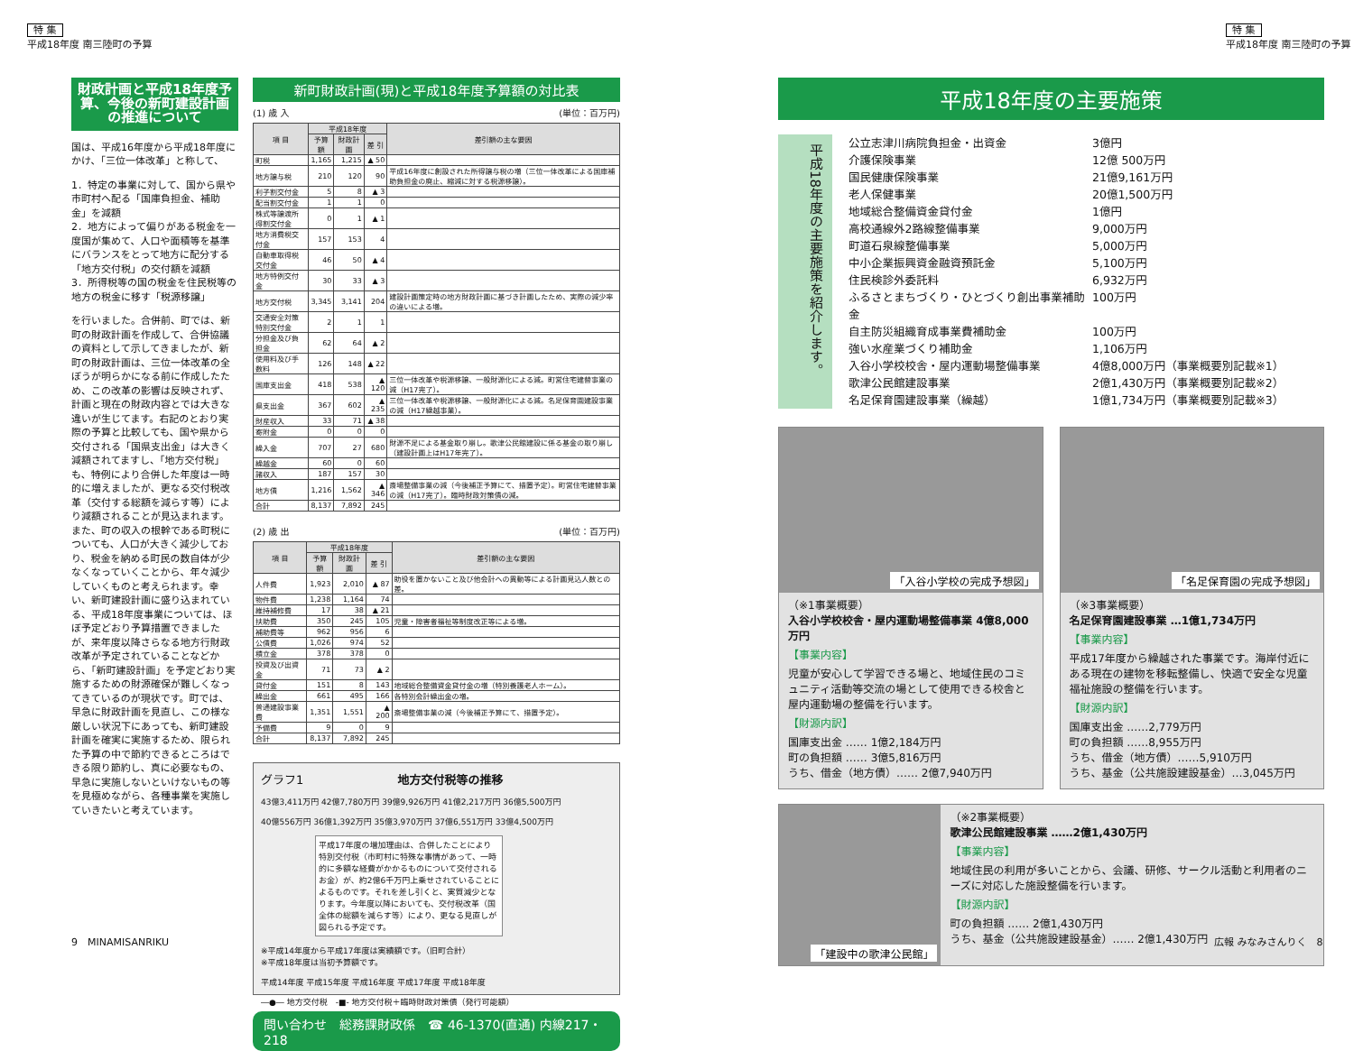特 集
平成18年度 南三陸町の予算
特 集
平成18年度 南三陸町の予算
財政計画と平成18年度予算、今後の新町建設計画の推進について
国は、平成16年度から平成18年度にかけ、「三位一体改革」と称して、
1．特定の事業に対して、国から県や市町村へ配る「国庫負担金、補助金」を減額
2．地方によって偏りがある税金を一度国が集めて、人口や面積等を基準にバランスをとって地方に配分する「地方交付税」の交付額を減額
3．所得税等の国の税金を住民税等の地方の税金に移す「税源移譲」
を行いました。合併前、町では、新町の財政計画を作成して、合併協議の資料として示してきましたが、新町の財政計画は、三位一体改革の全ぼうが明らかになる前に作成したため、この改革の影響は反映されず、計画と現在の財政内容とでは大きな違いが生じてます。右記のとおり実際の予算と比較しても、国や県から交付される「国県支出金」は大きく減額されてますし、「地方交付税」も、特例により合併した年度は一時的に増えましたが、更なる交付税改革（交付する総額を減らす等）により減額されることが見込まれます。また、町の収入の根幹である町税についても、人口が大きく減少しており、税金を納める町民の数自体が少なくなっていくことから、年々減少していくものと考えられます。幸い、新町建設計画に盛り込まれている、平成18年度事業については、ほぼ予定どおり予算措置できましたが、来年度以降さらなる地方行財政改革が予定されていることなどから、「新町建設計画」を予定どおり実施するための財源確保が難しくなってきているのが現状です。町では、早急に財政計画を見直し、この様な厳しい状況下にあっても、新町建設計画を確実に実施するため、限られた予算の中で節約できるところはできる限り節約し、真に必要なもの、早急に実施しないといけないもの等を見極めながら、各種事業を実施していきたいと考えています。
新町財政計画(現)と平成18年度予算額の対比表
(1) 歳 入 (単位：百万円)
| 項 目 | 平成18年度 | | | 差引額の主な要因 |
| --- | --- | --- | --- | --- |
| | 予算額 | 財政計画 | 差 引 | |
| 町税 | 1,165 | 1,215 | ▲ 50 | |
| 地方譲与税 | 210 | 120 | 90 | 平成16年度に創設された所得譲与税の増（三位一体改革による国庫補助負担金の廃止、縮減に対する税源移譲）。 |
| 利子割交付金 | 5 | 8 | ▲ 3 | |
| 配当割交付金 | 1 | 1 | 0 | |
| 株式等譲渡所得割交付金 | 0 | 1 | ▲ 1 | |
| 地方消費税交付金 | 157 | 153 | 4 | |
| 自動車取得税交付金 | 46 | 50 | ▲ 4 | |
| 地方特例交付金 | 30 | 33 | ▲ 3 | |
| 地方交付税 | 3,345 | 3,141 | 204 | 建設計画策定時の地方財政計画に基づき計画したため、実際の減少率の違いによる増。 |
| 交通安全対策特別交付金 | 2 | 1 | 1 | |
| 分担金及び負担金 | 62 | 64 | ▲ 2 | |
| 使用料及び手数料 | 126 | 148 | ▲ 22 | |
| 国庫支出金 | 418 | 538 | ▲ 120 | 三位一体改革や税源移譲、一般財源化による減。町営住宅建替事業の減（H17完了）。 |
| 県支出金 | 367 | 602 | ▲ 235 | 三位一体改革や税源移譲、一般財源化による減。名足保育園建設事業の減（H17繰越事業）。 |
| 財産収入 | 33 | 71 | ▲ 38 | |
| 寄附金 | 0 | 0 | 0 | |
| 繰入金 | 707 | 27 | 680 | 財源不足による基金取り崩し。歌津公民館建設に係る基金の取り崩し（建設計画上はH17年完了）。 |
| 繰越金 | 60 | 0 | 60 | |
| 諸収入 | 187 | 157 | 30 | |
| 地方債 | 1,216 | 1,562 | ▲ 346 | 斎場整備事業の減（今後補正予算にて、措置予定）。町営住宅建替事業の減（H17完了）。臨時財政対策債の減。 |
| 合計 | 8,137 | 7,892 | 245 | |
(2) 歳 出 (単位：百万円)
| 項 目 | 平成18年度 | | | 差引額の主な要因 |
| --- | --- | --- | --- | --- |
| | 予算額 | 財政計画 | 差 引 | |
| 人件費 | 1,923 | 2,010 | ▲ 87 | 助役を置かないこと及び他会計への異動等による計画見込人数との差。 |
| 物件費 | 1,238 | 1,164 | 74 | |
| 維持補修費 | 17 | 38 | ▲ 21 | |
| 扶助費 | 350 | 245 | 105 | 児童・障害者福祉等制度改正等による増。 |
| 補助費等 | 962 | 956 | 6 | |
| 公債費 | 1,026 | 974 | 52 | |
| 積立金 | 378 | 378 | 0 | |
| 投資及び出資金 | 71 | 73 | ▲ 2 | |
| 貸付金 | 151 | 8 | 143 | 地域総合整備資金貸付金の増（特別養護老人ホーム）。 |
| 繰出金 | 661 | 495 | 166 | 各特別会計繰出金の増。 |
| 普通建設事業費 | 1,351 | 1,551 | ▲ 200 | 斎場整備事業の減（今後補正予算にて、措置予定）。 |
| 予備費 | 9 | 0 | 9 | |
| 合計 | 8,137 | 7,892 | 245 | |
グラフ1 地方交付税等の推移
43億3,411万円 42億7,780万円 39億9,926万円 41億2,217万円 36億5,500万円
40億556万円 36億1,392万円 35億3,970万円 37億6,551万円 33億4,500万円
平成17年度の増加理由は、合併したことにより特別交付税（市町村に特殊な事情があって、一時的に多額な経費がかかるものについて交付されるお金）が、約2億6千万円上乗せされていることによるものです。それを差し引くと、実質減少となります。今年度以降においても、交付税改革（国全体の総額を減らす等）により、更なる見直しが図られる予定です。
※平成14年度から平成17年度は実績額です。（旧町合計）
※平成18年度は当初予算額です。
平成14年度 平成15年度 平成16年度 平成17年度 平成18年度
―●― 地方交付税　-■- 地方交付税＋臨時財政対策債（発行可能額）
問い合わせ　総務課財政係　☎ 46-1370(直通) 内線217・218
平成18年度の主要施策
平成18年度の主要施策を紹介します。
公立志津川病院負担金・出資金 3億円
介護保険事業 12億 500万円
国民健康保険事業 21億9,161万円
老人保健事業 20億1,500万円
地域総合整備資金貸付金 1億円
高校通線外2路線整備事業 9,000万円
町道石泉線整備事業 5,000万円
中小企業振興資金融資預託金 5,100万円
住民検診外委託料 6,932万円
ふるさとまちづくり・ひとづくり創出事業補助金 100万円
自主防災組織育成事業費補助金 100万円
強い水産業づくり補助金 1,106万円
入谷小学校校舎・屋内運動場整備事業 4億8,000万円（事業概要別記載※1）
歌津公民館建設事業 2億1,430万円（事業概要別記載※2）
名足保育園建設事業（繰越） 1億1,734万円（事業概要別記載※3）
「入谷小学校の完成予想図」
（※1事業概要）
入谷小学校校舎・屋内運動場整備事業 4億8,000万円
【事業内容】
児童が安心して学習できる場と、地域住民のコミュニティ活動等交流の場として使用できる校舎と屋内運動場の整備を行います。
【財源内訳】
国庫支出金 …… 1億2,184万円
町の負担額 …… 3億5,816万円
うち、借金（地方債）…… 2億7,940万円
「名足保育園の完成予想図」
（※3事業概要）
名足保育園建設事業 …1億1,734万円
【事業内容】
平成17年度から繰越された事業です。海岸付近にある現在の建物を移転整備し、快適で安全な児童福祉施設の整備を行います。
【財源内訳】
国庫支出金 ……2,779万円
町の負担額 ……8,955万円
うち、借金（地方債）……5,910万円
うち、基金（公共施設建設基金）…3,045万円
「建設中の歌津公民館」
（※2事業概要）
歌津公民館建設事業 ……2億1,430万円
【事業内容】
地域住民の利用が多いことから、会議、研修、サークル活動と利用者のニーズに対応した施設整備を行います。
【財源内訳】
町の負担額 …… 2億1,430万円
うち、基金（公共施設建設基金）…… 2億1,430万円
9　MINAMISANRIKU 広報 みなみさんりく　8